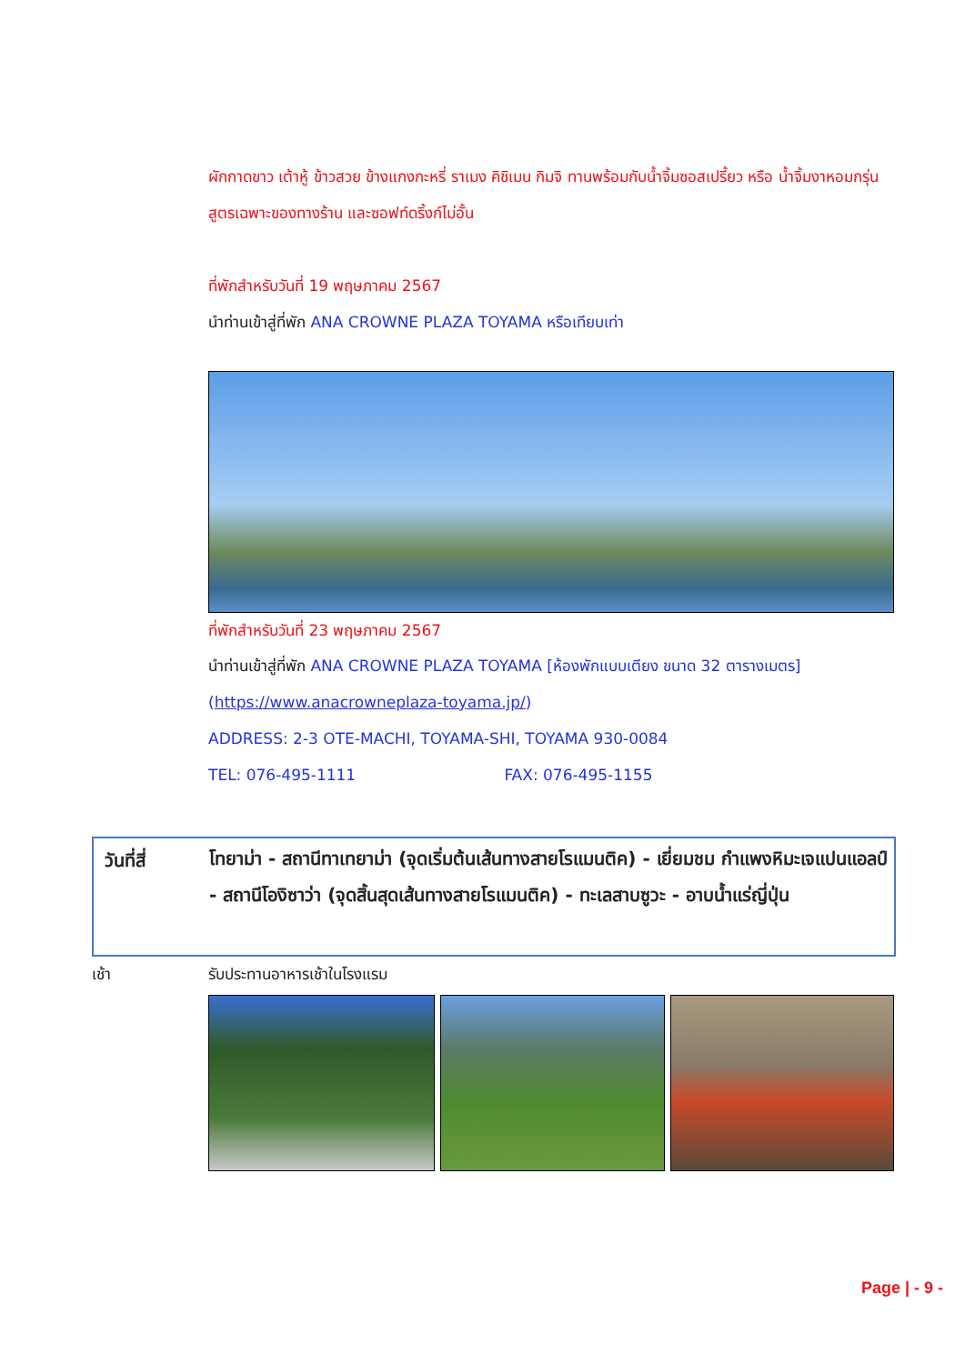ผักกาดขาว เต้าหู้ ข้าวสวย ข้างแกงกะหรี่ ราเมง คิชิเมน กิมจิ ทานพร้อมกับน้ำจิ้มซอสเปรี้ยว หรือ น้ำจิ้มงาหอมกรุ่นสูตรเฉพาะของทางร้าน และซอฟท์ดริ้งก์ไม่อั้น
ที่พักสำหรับวันที่ 19 พฤษภาคม 2567
นำท่านเข้าสู่ที่พัก ANA CROWNE PLAZA TOYAMA หรือเทียบเท่า
ที่พักสำหรับวันที่ 23 พฤษภาคม 2567
นำท่านเข้าสู่ที่พัก ANA CROWNE PLAZA TOYAMA [ห้องพักแบบเตียง ขนาด 32 ตารางเมตร]
(https://www.anacrowneplaza-toyama.jp/)
ADDRESS: 2-3 OTE-MACHI, TOYAMA-SHI, TOYAMA 930-0084
TEL: 076-495-1111 FAX: 076-495-1155
วันที่สี่
โทยาม่า - สถานีทาเทยาม่า (จุดเริ่มต้นเส้นทางสายโรแมนติค) - เยี่ยมชม กำแพงหิมะเจแปนแอลป์ - สถานีโองิซาว่า (จุดสิ้นสุดเส้นทางสายโรแมนติค) - ทะเลสาบซูวะ - อาบน้ำแร่ญี่ปุ่น
เช้า รับประทานอาหารเช้าในโรงแรม
Page | - 9 -